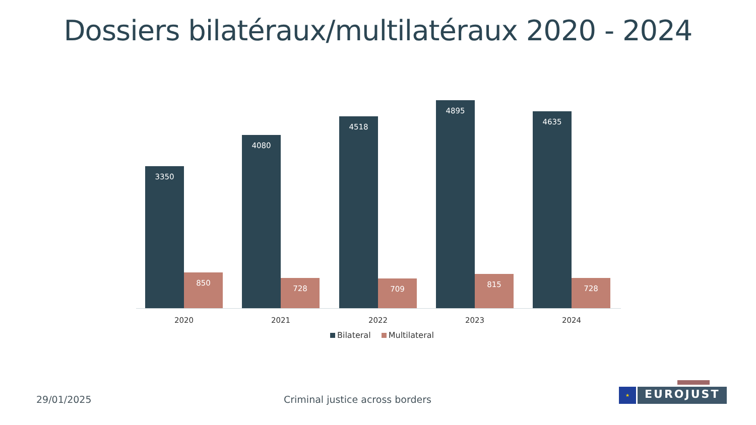Dossiers bilatéraux/multilatéraux 2020 - 2024
3350 850
2020
4080 728
2021
4518 709
2022
4895 815
2023
4635 728
2024
Bilateral Multilateral
29/01/2025
Criminal justice across borders
★
EUROJUST